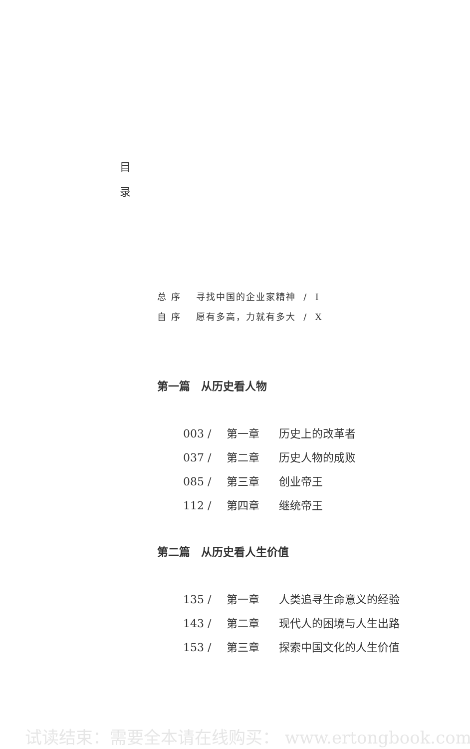目
录
总 序 寻找中国的企业家精神 / I
自 序 愿有多高，力就有多大 / X
第一篇　从历史看人物
003 / 第一章 历史上的改革者
037 / 第二章 历史人物的成败
085 / 第三章 创业帝王
112 / 第四章 继统帝王
第二篇　从历史看人生价值
135 / 第一章 人类追寻生命意义的经验
143 / 第二章 现代人的困境与人生出路
153 / 第三章 探索中国文化的人生价值
试读结束：需要全本请在线购买： www.ertongbook.com